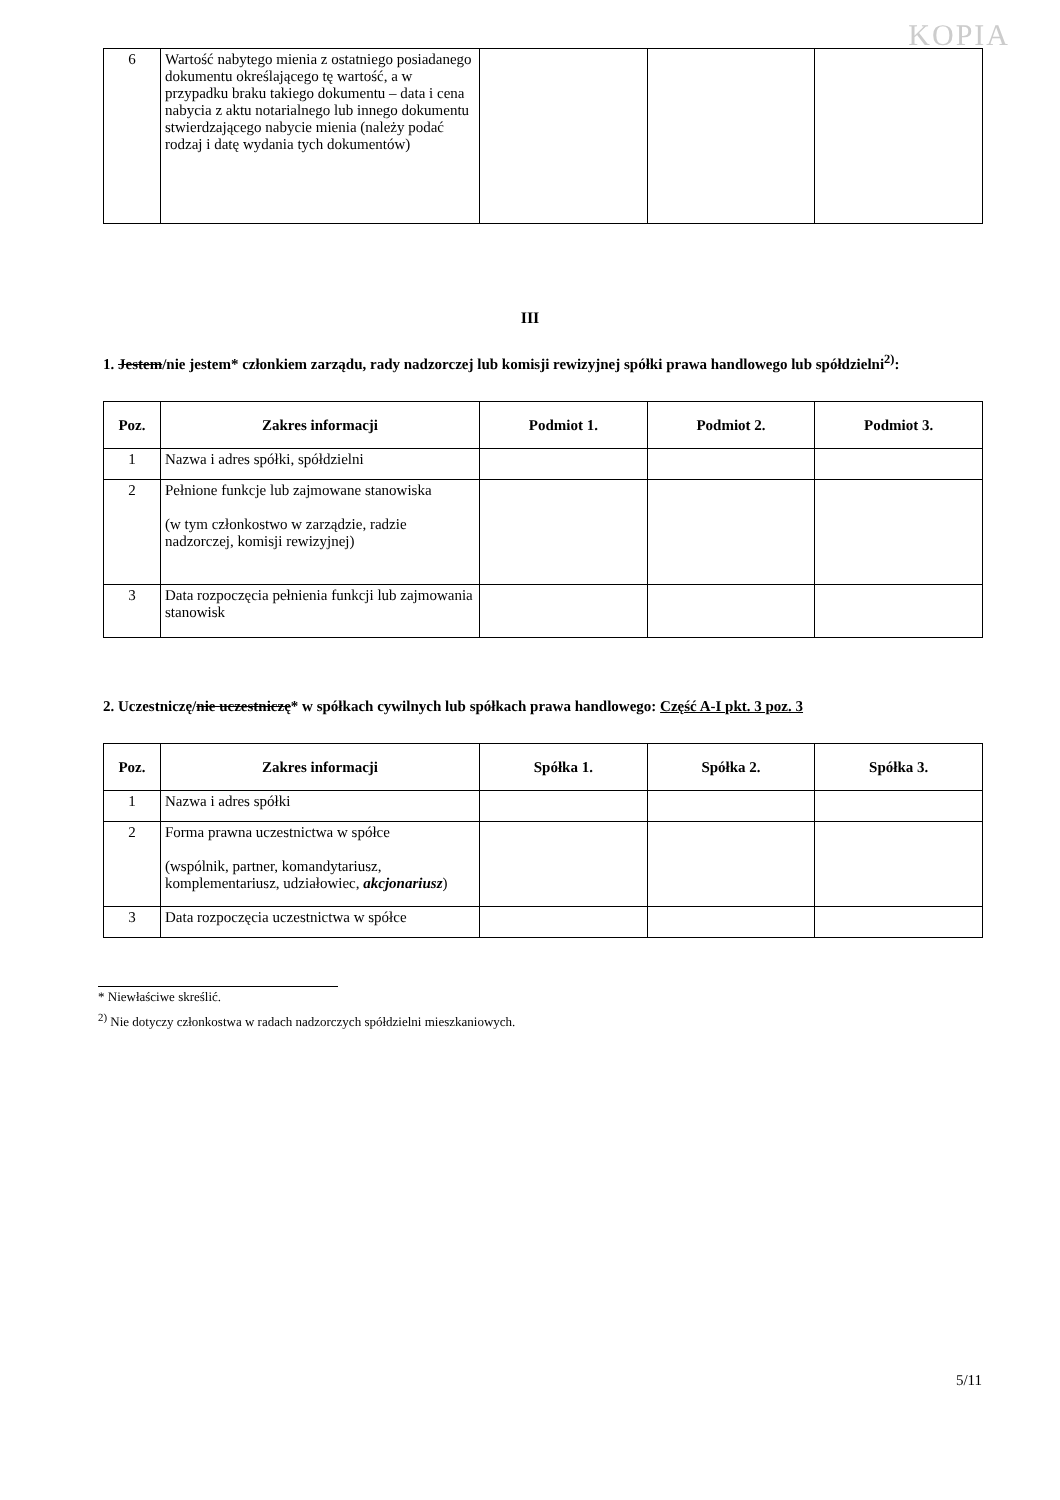KOPIA
| 6 | Wartość nabytego mienia z ostatniego posiadanego dokumentu określającego tę wartość, a w przypadku braku takiego dokumentu – data i cena nabycia z aktu notarialnego lub innego dokumentu stwierdzającego nabycie mienia (należy podać rodzaj i datę wydania tych dokumentów) | | | |
III
1. Jestem/nie jestem* członkiem zarządu, rady nadzorczej lub komisji rewizyjnej spółki prawa handlowego lub spółdzielni<sup>2)</sup>:
| Poz. | Zakres informacji | Podmiot 1. | Podmiot 2. | Podmiot 3. |
| --- | --- | --- | --- | --- |
| 1 | Nazwa i adres spółki, spółdzielni | | | |
| 2 | Pełnione funkcje lub zajmowane stanowiska (w tym członkostwo w zarządzie, radzie nadzorczej, komisji rewizyjnej) | | | |
| 3 | Data rozpoczęcia pełnienia funkcji lub zajmowania stanowisk | | | |
2. Uczestniczę/nie uczestniczę* w spółkach cywilnych lub spółkach prawa handlowego: Część A-I pkt. 3 poz. 3
| Poz. | Zakres informacji | Spółka 1. | Spółka 2. | Spółka 3. |
| --- | --- | --- | --- | --- |
| 1 | Nazwa i adres spółki | | | |
| 2 | Forma prawna uczestnictwa w spółce (wspólnik, partner, komandytariusz, komplementariusz, udziałowiec, akcjonariusz ) | | | |
| 3 | Data rozpoczęcia uczestnictwa w spółce | | | |
* Niewłaściwe skreślić.
<sup>2)</sup> Nie dotyczy członkostwa w radach nadzorczych spółdzielni mieszkaniowych.
5/11